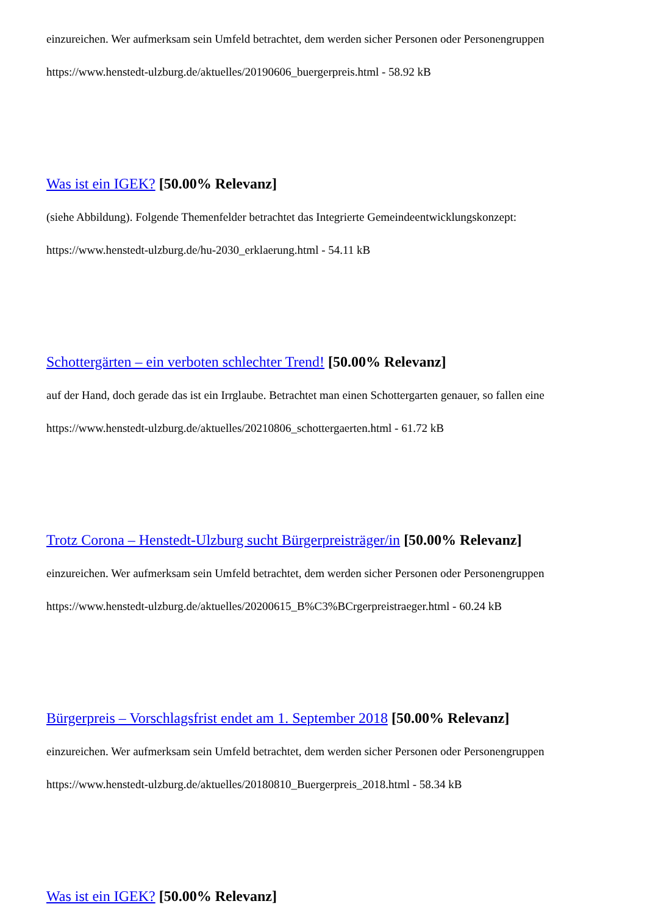einzureichen. Wer aufmerksam sein Umfeld betrachtet, dem werden sicher Personen oder Personengruppen
https://www.henstedt-ulzburg.de/aktuelles/20190606_buergerpreis.html - 58.92 kB
Was ist ein IGEK? [50.00% Relevanz]
(siehe Abbildung). Folgende Themenfelder betrachtet das Integrierte Gemeindeentwicklungskonzept:
https://www.henstedt-ulzburg.de/hu-2030_erklaerung.html - 54.11 kB
Schottergärten – ein verboten schlechter Trend! [50.00% Relevanz]
auf der Hand, doch gerade das ist ein Irrglaube. Betrachtet man einen Schottergarten genauer, so fallen eine
https://www.henstedt-ulzburg.de/aktuelles/20210806_schottergaerten.html - 61.72 kB
Trotz Corona – Henstedt-Ulzburg sucht Bürgerpreisträger/in [50.00% Relevanz]
einzureichen. Wer aufmerksam sein Umfeld betrachtet, dem werden sicher Personen oder Personengruppen
https://www.henstedt-ulzburg.de/aktuelles/20200615_B%C3%BCrgerpreistraeger.html - 60.24 kB
Bürgerpreis – Vorschlagsfrist endet am 1. September 2018 [50.00% Relevanz]
einzureichen. Wer aufmerksam sein Umfeld betrachtet, dem werden sicher Personen oder Personengruppen
https://www.henstedt-ulzburg.de/aktuelles/20180810_Buergerpreis_2018.html - 58.34 kB
Was ist ein IGEK? [50.00% Relevanz]